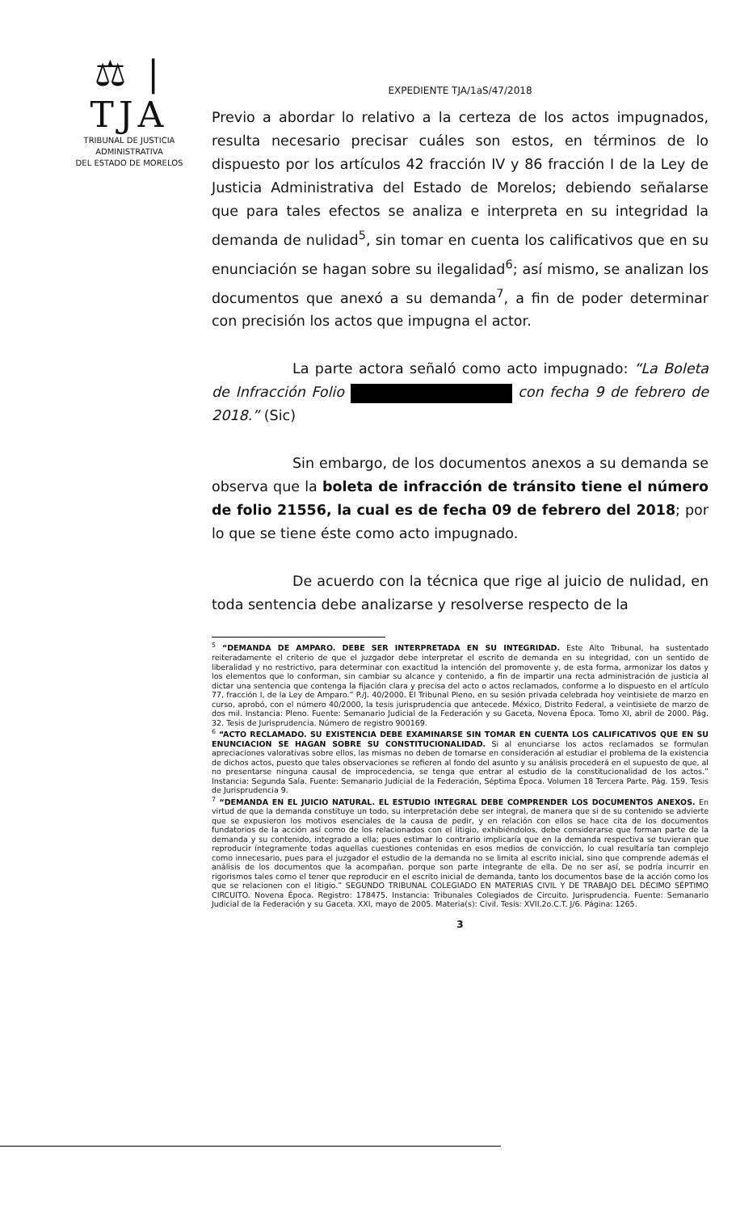⚖ | TJA
TRIBUNAL DE JUSTICIA ADMINISTRATIVA
DEL ESTADO DE MORELOS
EXPEDIENTE TJA/1aS/47/2018
Previo a abordar lo relativo a la certeza de los actos impugnados, resulta necesario precisar cuáles son estos, en términos de lo dispuesto por los artículos 42 fracción IV y 86 fracción I de la Ley de Justicia Administrativa del Estado de Morelos; debiendo señalarse que para tales efectos se analiza e interpreta en su integridad la demanda de nulidad<sup>5</sup>, sin tomar en cuenta los calificativos que en su enunciación se hagan sobre su ilegalidad<sup>6</sup>; así mismo, se analizan los documentos que anexó a su demanda<sup>7</sup>, a fin de poder determinar con precisión los actos que impugna el actor.
La parte actora señaló como acto impugnado: “La Boleta de Infracción Folio con fecha 9 de febrero de 2018.” (Sic)
Sin embargo, de los documentos anexos a su demanda se observa que la boleta de infracción de tránsito tiene el número de folio 21556, la cual es de fecha 09 de febrero del 2018; por lo que se tiene éste como acto impugnado.
De acuerdo con la técnica que rige al juicio de nulidad, en toda sentencia debe analizarse y resolverse respecto de la
<sup>5</sup> “DEMANDA DE AMPARO. DEBE SER INTERPRETADA EN SU INTEGRIDAD. Este Alto Tribunal, ha sustentado reiteradamente el criterio de que el juzgador debe interpretar el escrito de demanda en su integridad, con un sentido de liberalidad y no restrictivo, para determinar con exactitud la intención del promovente y, de esta forma, armonizar los datos y los elementos que lo conforman, sin cambiar su alcance y contenido, a fin de impartir una recta administración de justicia al dictar una sentencia que contenga la fijación clara y precisa del acto o actos reclamados, conforme a lo dispuesto en el artículo 77, fracción I, de la Ley de Amparo.” P./J. 40/2000. El Tribunal Pleno, en su sesión privada celebrada hoy veintisiete de marzo en curso, aprobó, con el número 40/2000, la tesis jurisprudencia que antecede. México, Distrito Federal, a veintisiete de marzo de dos mil. Instancia: Pleno. Fuente: Semanario Judicial de la Federación y su Gaceta, Novena Época. Tomo XI, abril de 2000. Pág. 32. Tesis de Jurisprudencia. Número de registro 900169.
<sup>6</sup> “ACTO RECLAMADO. SU EXISTENCIA DEBE EXAMINARSE SIN TOMAR EN CUENTA LOS CALIFICATIVOS QUE EN SU ENUNCIACION SE HAGAN SOBRE SU CONSTITUCIONALIDAD. Si al enunciarse los actos reclamados se formulan apreciaciones valorativas sobre ellos, las mismas no deben de tomarse en consideración al estudiar el problema de la existencia de dichos actos, puesto que tales observaciones se refieren al fondo del asunto y su análisis procederá en el supuesto de que, al no presentarse ninguna causal de improcedencia, se tenga que entrar al estudio de la constitucionalidad de los actos.” Instancia: Segunda Sala. Fuente: Semanario Judicial de la Federación, Séptima Época. Volumen 18 Tercera Parte. Pág. 159. Tesis de Jurisprudencia 9.
<sup>7</sup> “DEMANDA EN EL JUICIO NATURAL. EL ESTUDIO INTEGRAL DEBE COMPRENDER LOS DOCUMENTOS ANEXOS. En virtud de que la demanda constituye un todo, su interpretación debe ser integral, de manera que si de su contenido se advierte que se expusieron los motivos esenciales de la causa de pedir, y en relación con ellos se hace cita de los documentos fundatorios de la acción así como de los relacionados con el litigio, exhibiéndolos, debe considerarse que forman parte de la demanda y su contenido, integrado a ella; pues estimar lo contrario implicaría que en la demanda respectiva se tuvieran que reproducir íntegramente todas aquellas cuestiones contenidas en esos medios de convicción, lo cual resultaría tan complejo como innecesario, pues para el juzgador el estudio de la demanda no se limita al escrito inicial, sino que comprende además el análisis de los documentos que la acompañan, porque son parte integrante de ella. De no ser así, se podría incurrir en rigorismos tales como el tener que reproducir en el escrito inicial de demanda, tanto los documentos base de la acción como los que se relacionen con el litigio.” SEGUNDO TRIBUNAL COLEGIADO EN MATERIAS CIVIL Y DE TRABAJO DEL DÉCIMO SÉPTIMO CIRCUITO. Novena Época. Registro: 178475. Instancia: Tribunales Colegiados de Circuito. Jurisprudencia. Fuente: Semanario Judicial de la Federación y su Gaceta. XXI, mayo de 2005. Materia(s): Civil. Tesis: XVII.2o.C.T. J/6. Página: 1265.
3